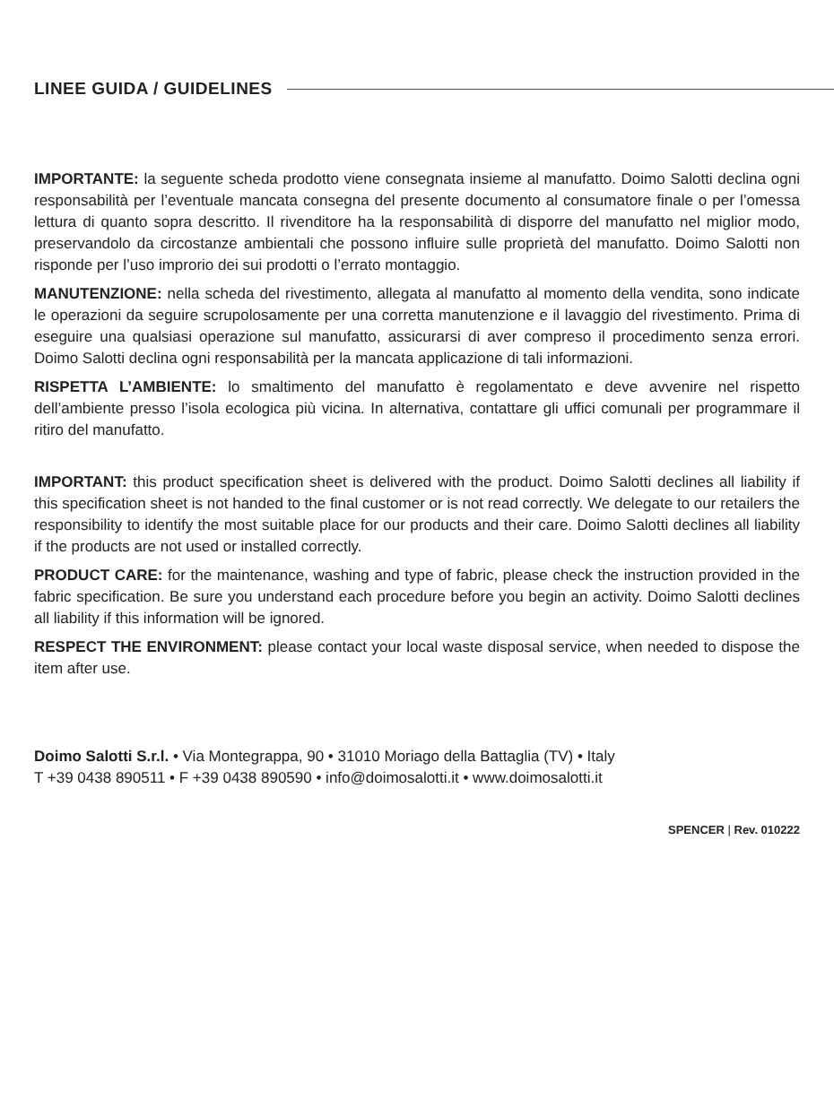LINEE GUIDA / GUIDELINES
IMPORTANTE: la seguente scheda prodotto viene consegnata insieme al manufatto. Doimo Salotti declina ogni responsabilità per l’eventuale mancata consegna del presente documento al consumatore finale o per l’omessa lettura di quanto sopra descritto. Il rivenditore ha la responsabilità di disporre del manufatto nel miglior modo, preservandolo da circostanze ambientali che possono influire sulle proprietà del manufatto. Doimo Salotti non risponde per l’uso improrio dei sui prodotti o l’errato montaggio.
MANUTENZIONE: nella scheda del rivestimento, allegata al manufatto al momento della vendita, sono indicate le operazioni da seguire scrupolosamente per una corretta manutenzione e il lavaggio del rivestimento. Prima di eseguire una qualsiasi operazione sul manufatto, assicurarsi di aver compreso il procedimento senza errori. Doimo Salotti declina ogni responsabilità per la mancata applicazione di tali informazioni.
RISPETTA L’AMBIENTE: lo smaltimento del manufatto è regolamentato e deve avvenire nel rispetto dell’ambiente presso l’isola ecologica più vicina. In alternativa, contattare gli uffici comunali per programmare il ritiro del manufatto.
IMPORTANT: this product specification sheet is delivered with the product. Doimo Salotti declines all liability if this specification sheet is not handed to the final customer or is not read correctly. We delegate to our retailers the responsibility to identify the most suitable place for our products and their care. Doimo Salotti declines all liability if the products are not used or installed correctly.
PRODUCT CARE: for the maintenance, washing and type of fabric, please check the instruction provided in the fabric specification. Be sure you understand each procedure before you begin an activity. Doimo Salotti declines all liability if this information will be ignored.
RESPECT THE ENVIRONMENT: please contact your local waste disposal service, when needed to dispose the item after use.
Doimo Salotti S.r.l. • Via Montegrappa, 90 • 31010 Moriago della Battaglia (TV) • Italy
T +39 0438 890511 • F +39 0438 890590 • info@doimosalotti.it • www.doimosalotti.it
SPENCER | Rev. 010222